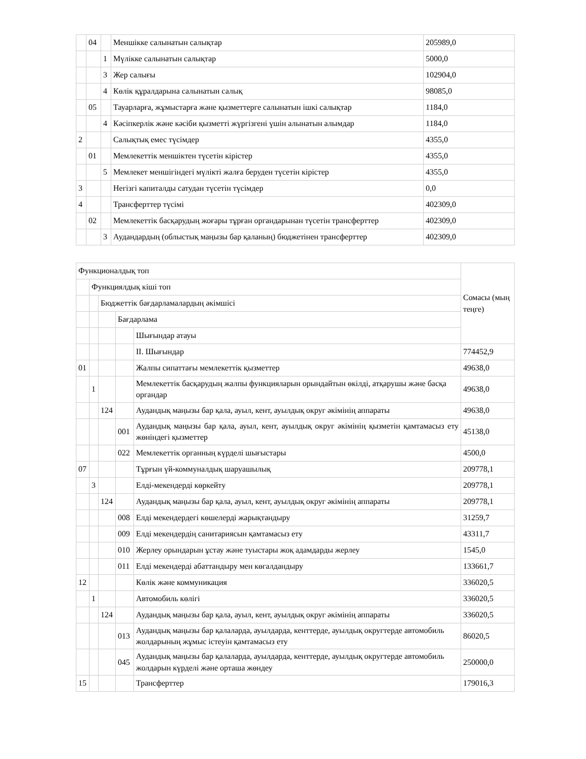| | 04 | | Меншікке салынатын салықтар | 205989,0 |
| | | 1 | Мүлікке салынатын салықтар | 5000,0 |
| | | 3 | Жер салығы | 102904,0 |
| | | 4 | Көлік құралдарына салынатын салық | 98085,0 |
| | 05 | | Тауарларға, жұмыстарға және қызметтерге салынатын ішкі салықтар | 1184,0 |
| | | 4 | Кәсіпкерлік және кәсіби қызметті жүргізгені үшін алынатын алымдар | 1184,0 |
| 2 | | | Салықтық емес түсімдер | 4355,0 |
| | 01 | | Мемлекеттік меншіктен түсетін кірістер | 4355,0 |
| | | 5 | Мемлекет меншігіндегі мүлікті жалға беруден түсетін кірістер | 4355,0 |
| 3 | | | Негізгі капиталды сатудан түсетін түсімдер | 0,0 |
| 4 | | | Трансферттер түсімі | 402309,0 |
| | 02 | | Мемлекеттік басқарудың жоғары тұрған органдарынан түсетін трансферттер | 402309,0 |
| | | 3 | Аудандардың (облыстық маңызы бар қаланың) бюджетінен трансферттер | 402309,0 |
| Функционалдық топ | | | | | Сомасы (мың теңге) |
| | Функциялдық кіші топ | | | | |
| | | Бюджеттік бағдарламалардың әкімшісі | | | |
| | | | Бағдарлама | | |
| | | | | Шығындар атауы | |
| | | | | ІІ. Шығындар | 774452,9 |
| 01 | | | | Жалпы сипаттағы мемлекеттік қызметтер | 49638,0 |
| | 1 | | | Мемлекеттік басқарудың жалпы функцияларын орындайтын өкілді, атқарушы және басқа органдар | 49638,0 |
| | | 124 | | Аудандық маңызы бар қала, ауыл, кент, ауылдық округ әкімінің аппараты | 49638,0 |
| | | | 001 | Аудандық маңызы бар қала, ауыл, кент, ауылдық округ әкімінің қызметін қамтамасыз ету жөніндегі қызметтер | 45138,0 |
| | | | 022 | Мемлекеттік органның күрделі шығыстары | 4500,0 |
| 07 | | | | Тұрғын үй-коммуналдық шаруашылық | 209778,1 |
| | 3 | | | Елді-мекендерді көркейту | 209778,1 |
| | | 124 | | Аудандық маңызы бар қала, ауыл, кент, ауылдық округ әкімінің аппараты | 209778,1 |
| | | | 008 | Елді мекендердегі көшелерді жарықтандыру | 31259,7 |
| | | | 009 | Елді мекендердің санитариясын қамтамасыз ету | 43311,7 |
| | | | 010 | Жерлеу орындарын ұстау және туыстары жоқ адамдарды жерлеу | 1545,0 |
| | | | 011 | Елді мекендерді абаттандыру мен көгалдандыру | 133661,7 |
| 12 | | | | Көлік және коммуникация | 336020,5 |
| | 1 | | | Автомобиль көлігі | 336020,5 |
| | | 124 | | Аудандық маңызы бар қала, ауыл, кент, ауылдық округ әкімінің аппараты | 336020,5 |
| | | | 013 | Аудандық маңызы бар қалаларда, ауылдарда, кенттерде, ауылдық округтерде автомобиль жолдарының жұмыс істеуін қамтамасыз ету | 86020,5 |
| | | | 045 | Аудандық маңызы бар қалаларда, ауылдарда, кенттерде, ауылдық округтерде автомобиль жолдарын күрделі және орташа жөндеу | 250000,0 |
| 15 | | | | Трансферттер | 179016,3 |